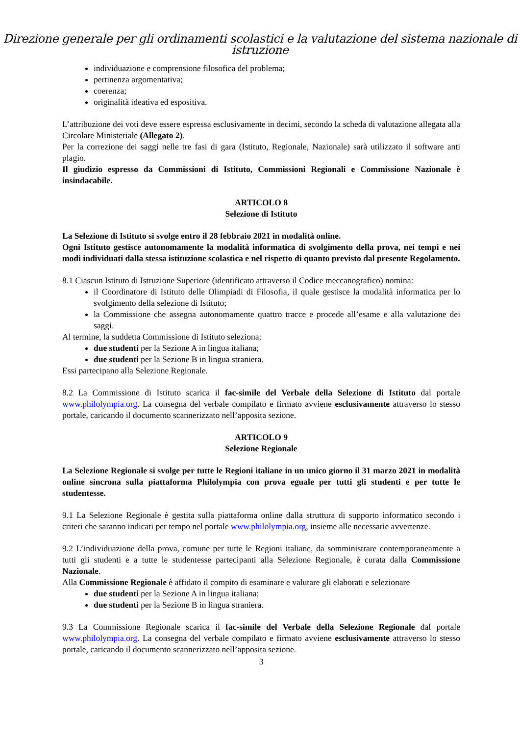Direzione generale per gli ordinamenti scolastici e la valutazione del sistema nazionale di istruzione
individuazione e comprensione filosofica del problema;
pertinenza argomentativa;
coerenza;
originalità ideativa ed espositiva.
L’attribuzione dei voti deve essere espressa esclusivamente in decimi, secondo la scheda di valutazione allegata alla Circolare Ministeriale (Allegato 2).
Per la correzione dei saggi nelle tre fasi di gara (Istituto, Regionale, Nazionale) sarà utilizzato il software anti plagio.
Il giudizio espresso da Commissioni di Istituto, Commissioni Regionali e Commissione Nazionale è insindacabile.
ARTICOLO 8
Selezione di Istituto
La Selezione di Istituto si svolge entro il 28 febbraio 2021 in modalità online.
Ogni Istituto gestisce autonomamente la modalità informatica di svolgimento della prova, nei tempi e nei modi individuati dalla stessa istituzione scolastica e nel rispetto di quanto previsto dal presente Regolamento.
8.1 Ciascun Istituto di Istruzione Superiore (identificato attraverso il Codice meccanografico) nomina:
il Coordinatore di Istituto delle Olimpiadi di Filosofia, il quale gestisce la modalità informatica per lo svolgimento della selezione di Istituto;
la Commissione che assegna autonomamente quattro tracce e procede all’esame e alla valutazione dei saggi.
Al termine, la suddetta Commissione di Istituto seleziona:
due studenti per la Sezione A in lingua italiana;
due studenti per la Sezione B in lingua straniera.
Essi partecipano alla Selezione Regionale.
8.2 La Commissione di Istituto scarica il fac-simile del Verbale della Selezione di Istituto dal portale www.philolympia.org. La consegna del verbale compilato e firmato avviene esclusivamente attraverso lo stesso portale, caricando il documento scannerizzato nell’apposita sezione.
ARTICOLO 9
Selezione Regionale
La Selezione Regionale si svolge per tutte le Regioni italiane in un unico giorno il 31 marzo 2021 in modalità online sincrona sulla piattaforma Philolympia con prova eguale per tutti gli studenti e per tutte le studentesse.
9.1 La Selezione Regionale è gestita sulla piattaforma online dalla struttura di supporto informatico secondo i criteri che saranno indicati per tempo nel portale www.philolympia.org, insieme alle necessarie avvertenze.
9.2 L’individuazione della prova, comune per tutte le Regioni italiane, da somministrare contemporaneamente a tutti gli studenti e a tutte le studentesse partecipanti alla Selezione Regionale, è curata dalla Commissione Nazionale.
Alla Commissione Regionale è affidato il compito di esaminare e valutare gli elaborati e selezionare
due studenti per la Sezione A in lingua italiana;
due studenti per la Sezione B in lingua straniera.
9.3 La Commissione Regionale scarica il fac-simile del Verbale della Selezione Regionale dal portale www.philolympia.org. La consegna del verbale compilato e firmato avviene esclusivamente attraverso lo stesso portale, caricando il documento scannerizzato nell’apposita sezione.
3